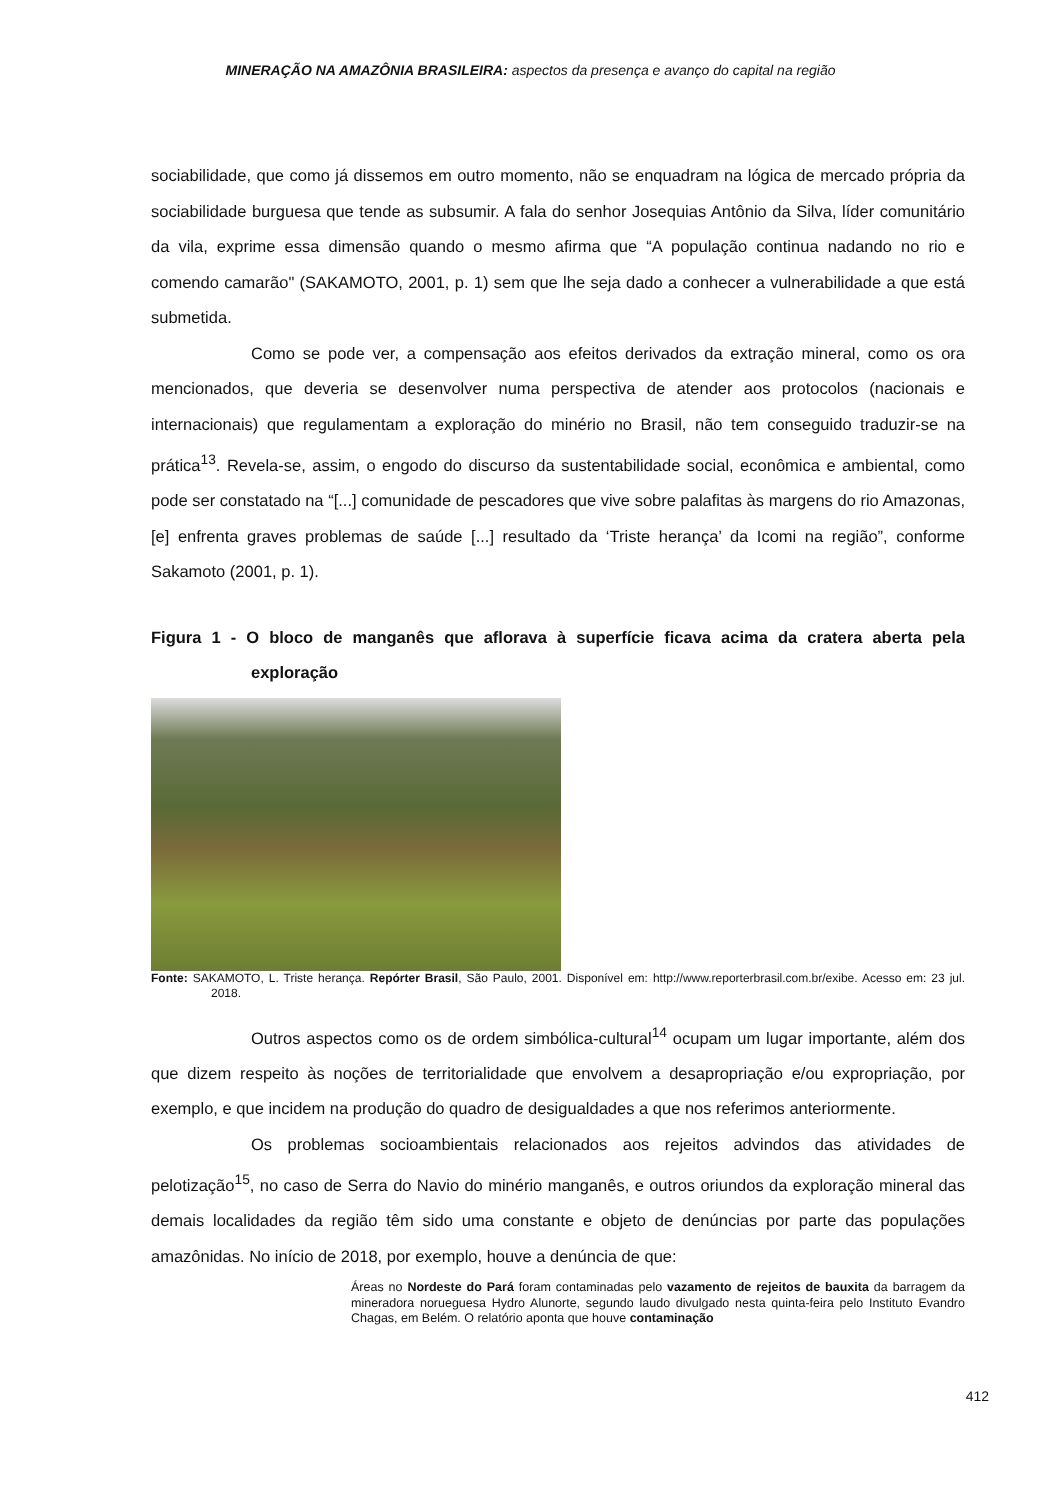MINERAÇÃO NA AMAZÔNIA BRASILEIRA: aspectos da presença e avanço do capital na região
sociabilidade, que como já dissemos em outro momento, não se enquadram na lógica de mercado própria da sociabilidade burguesa que tende as subsumir. A fala do senhor Josequias Antônio da Silva, líder comunitário da vila, exprime essa dimensão quando o mesmo afirma que “A população continua nadando no rio e comendo camarão" (SAKAMOTO, 2001, p. 1) sem que lhe seja dado a conhecer a vulnerabilidade a que está submetida.
Como se pode ver, a compensação aos efeitos derivados da extração mineral, como os ora mencionados, que deveria se desenvolver numa perspectiva de atender aos protocolos (nacionais e internacionais) que regulamentam a exploração do minério no Brasil, não tem conseguido traduzir-se na prática<sup>13</sup>. Revela-se, assim, o engodo do discurso da sustentabilidade social, econômica e ambiental, como pode ser constatado na “[...] comunidade de pescadores que vive sobre palafitas às margens do rio Amazonas, [e] enfrenta graves problemas de saúde [...] resultado da ‘Triste herança’ da Icomi na região”, conforme Sakamoto (2001, p. 1).
Figura 1 - O bloco de manganês que aflorava à superfície ficava acima da cratera aberta pela exploração
Fonte: SAKAMOTO, L. Triste herança. Repórter Brasil, São Paulo, 2001. Disponível em: http://www.reporterbrasil.com.br/exibe. Acesso em: 23 jul. 2018.
Outros aspectos como os de ordem simbólica-cultural<sup>14</sup> ocupam um lugar importante, além dos que dizem respeito às noções de territorialidade que envolvem a desapropriação e/ou expropriação, por exemplo, e que incidem na produção do quadro de desigualdades a que nos referimos anteriormente.
Os problemas socioambientais relacionados aos rejeitos advindos das atividades de pelotização<sup>15</sup>, no caso de Serra do Navio do minério manganês, e outros oriundos da exploração mineral das demais localidades da região têm sido uma constante e objeto de denúncias por parte das populações amazônidas. No início de 2018, por exemplo, houve a denúncia de que:
Áreas no Nordeste do Pará foram contaminadas pelo vazamento de rejeitos de bauxita da barragem da mineradora norueguesa Hydro Alunorte, segundo laudo divulgado nesta quinta-feira pelo Instituto Evandro Chagas, em Belém. O relatório aponta que houve contaminação
412